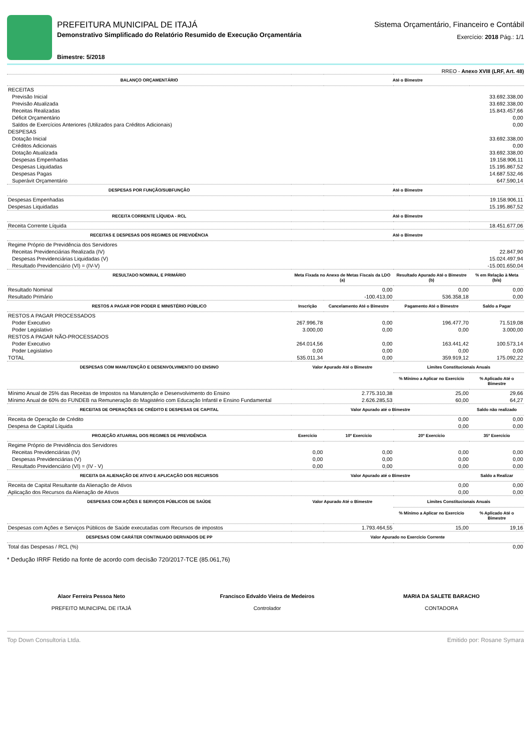PREFEITURA MUNICIPAL DE ITAJÁ
Demonstrativo Simplificado do Relatório Resumido de Execução Orçamentária
Bimestre: 5/2018
Sistema Orçamentário, Financeiro e Contábil
Exercício: 2018 Pág.: 1/1
RREO - Anexo XVIII (LRF, Art. 48)
| BALANÇO ORÇAMENTÁRIO | Até o Bimestre | | | |
| --- | --- | --- | --- | --- |
| RECEITAS | | | | |
| Previsão Inicial | 33.692.338,00 | | | |
| Previsão Atualizada | 33.692.338,00 | | | |
| Receitas Realizadas | 15.843.457,66 | | | |
| Déficit Orçamentário | 0,00 | | | |
| Saldos de Exercícios Anteriores (Utilizados para Créditos Adicionais) | 0,00 | | | |
| DESPESAS | | | | |
| Dotação Inicial | 33.692.338,00 | | | |
| Créditos Adicionais | 0,00 | | | |
| Dotação Atualizada | 33.692.338,00 | | | |
| Despesas Empenhadas | 19.158.906,11 | | | |
| Despesas Liquidadas | 15.195.867,52 | | | |
| Despesas Pagas | 14.687.532,46 | | | |
| Superávit Orçamentário | 647.590,14 | | | |
| DESPESAS POR FUNÇÃO/SUBFUNÇÃO | Até o Bimestre | | | |
| Despesas Empenhadas | 19.158.906,11 | | | |
| Despesas Liquidadas | 15.195.867,52 | | | |
| RECEITA CORRENTE LÍQUIDA - RCL | Até o Bimestre | | | |
| Receita Corrente Líquida | 18.451.677,06 | | | |
| RECEITAS E DESPESAS DOS REGIMES DE PREVIDÊNCIA | Até o Bimestre | | | |
| Regime Próprio de Previdência dos Servidores | | | | |
| Receitas Previdenciárias Realizada (IV) | 22.847,90 | | | |
| Despesas Previdenciárias Liquidadas (V) | 15.024.497,94 | | | |
| Resultado Previdenciário (VI) = (IV-V) | -15.001.650,04 | | | |
| RESULTADO NOMINAL E PRIMÁRIO | Meta Fixada no Anexo de Metas Fiscais da LDO (a) | | Resultado Apurado Até o Bimestre (b) | % em Relação à Meta (b/a) |
| Resultado Nominal | 0,00 | | 0,00 | 0,00 |
| Resultado Primário | -100.413,00 | | 536.358,18 | 0,00 |
| RESTOS A PAGAR POR PODER E MINISTÉRIO PÚBLICO | Inscrição | Cancelamento Até o Bimestre | Pagamento Até o Bimestre | Saldo a Pagar |
| RESTOS A PAGAR PROCESSADOS | | | | |
| Poder Executivo | 267.996,78 | 0,00 | 196.477,70 | 71.519,08 |
| Poder Legislativo | 3.000,00 | 0,00 | 0,00 | 3.000,00 |
| RESTOS A PAGAR NÃO-PROCESSADOS | | | | |
| Poder Executivo | 264.014,56 | 0,00 | 163.441,42 | 100.573,14 |
| Poder Legislativo | 0,00 | 0,00 | 0,00 | 0,00 |
| TOTAL | 535.011,34 | 0,00 | 359.919,12 | 175.092,22 |
| DESPESAS COM MANUTENÇÃO E DESENVOLVIMENTO DO ENSINO | Valor Apurado Até o Bimestre | | Limites Constitucionais Anuais | |
| | | | % Mínimo a Aplicar no Exercício | % Aplicado Até o Bimestre |
| Mínimo Anual de 25% das Receitas de Impostos na Manutenção e Desenvolvimento do Ensino | 2.775.310,38 | | 25,00 | 29,66 |
| Mínimo Anual de 60% do FUNDEB na Remuneração do Magistério com Educação Infantil e Ensino Fundamental | 2.626.285,53 | | 60,00 | 64,27 |
| RECEITAS DE OPERAÇÕES DE CRÉDITO E DESPESAS DE CAPITAL | Valor Apurado até o Bimestre | | | Saldo não realizado |
| Receita de Operação de Crédito | 0,00 | | | 0,00 |
| Despesa de Capital Líquida | 0,00 | | | 0,00 |
| PROJEÇÃO ATUARIAL DOS REGIMES DE PREVIDÊNCIA | Exercício | 10º Exercício | 20º Exercício | 35º Exercício |
| Regime Próprio de Previdência dos Servidores | | | | |
| Receitas Previdenciárias (IV) | 0,00 | 0,00 | 0,00 | 0,00 |
| Despesas Previdenciárias (V) | 0,00 | 0,00 | 0,00 | 0,00 |
| Resultado Previdenciário (VI) = (IV - V) | 0,00 | 0,00 | 0,00 | 0,00 |
| RECEITA DA ALIENAÇÃO DE ATIVO E APLICAÇÃO DOS RECURSOS | Valor Apurado até o Bimestre | | | Saldo a Realizar |
| Receita de Capital Resultante da Alienação de Ativos | 0,00 | | | 0,00 |
| Aplicação dos Recursos da Alienação de Ativos | 0,00 | | | 0,00 |
| DESPESAS COM AÇÕES E SERVIÇOS PÚBLICOS DE SAÚDE | Valor Apurado Até o Bimestre | | Limites Constitucionais Anuais | |
| | | | % Mínimo a Aplicar no Exercício | % Aplicado Até o Bimestre |
| Despesas com Ações e Serviços Públicos de Saúde executadas com Recursos de impostos | 1.793.464,55 | | 15,00 | 19,16 |
| DESPESAS COM CARÁTER CONTINUADO DERIVADOS DE PP | Valor Apurado no Exercício Corrente | | | |
| Total das Despesas / RCL (%) | 0,00 | | | |
* Dedução IRRF Retido na fonte de acordo com decisão 720/2017-TCE (85.061,76)
Alaor Ferreira Pessoa Neto
PREFEITO MUNICIPAL DE ITAJÁ
Francisco Edvaldo Vieira de Medeiros
Controlador
MARIA DA SALETE BARACHO
CONTADORA
Top Down Consultoria Ltda. Emitido por: Rosane Symara